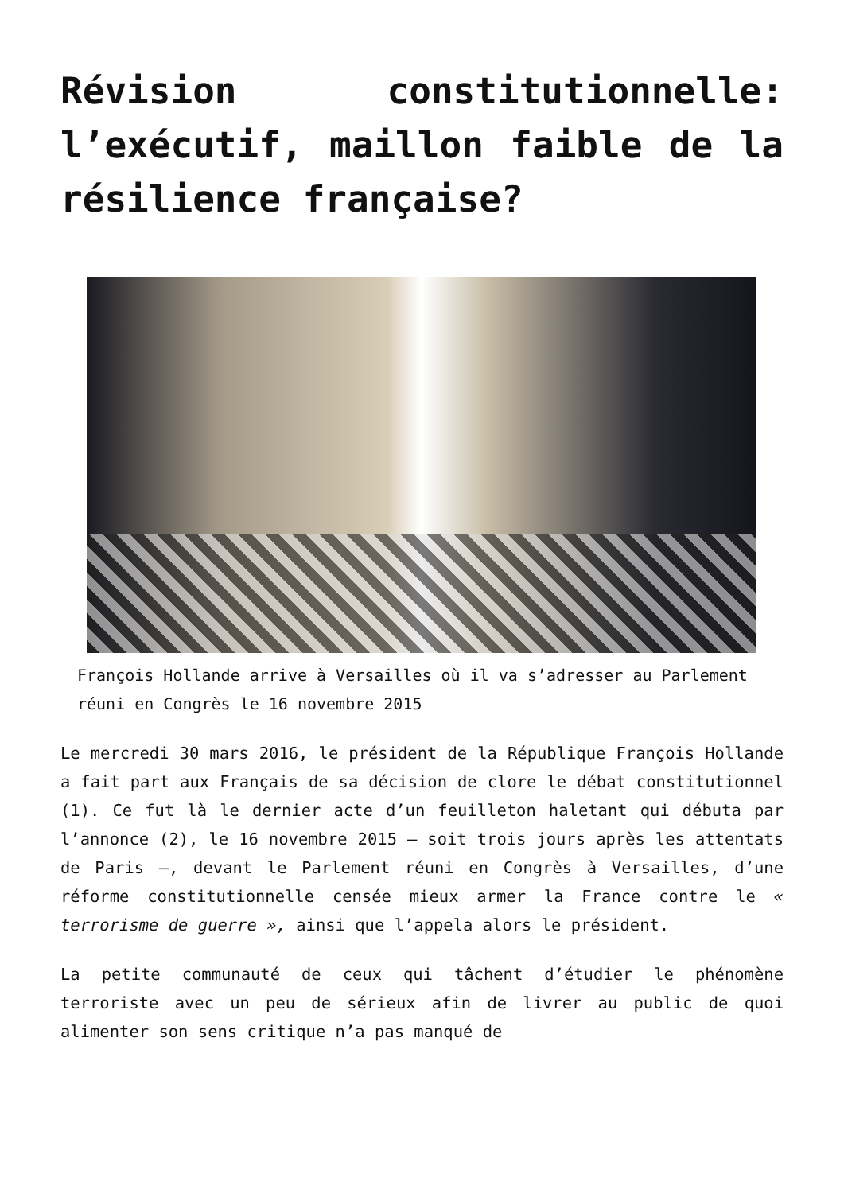Révision constitutionnelle: l’exécutif, maillon faible de la résilience française?
François Hollande arrive à Versailles où il va s’adresser au Parlement réuni en Congrès le 16 novembre 2015
Le mercredi 30 mars 2016, le président de la République François Hollande a fait part aux Français de sa décision de clore le débat constitutionnel (1). Ce fut là le dernier acte d’un feuilleton haletant qui débuta par l’annonce (2), le 16 novembre 2015 – soit trois jours après les attentats de Paris –, devant le Parlement réuni en Congrès à Versailles, d’une réforme constitutionnelle censée mieux armer la France contre le « terrorisme de guerre », ainsi que l’appela alors le président.
La petite communauté de ceux qui tâchent d’étudier le phénomène terroriste avec un peu de sérieux afin de livrer au public de quoi alimenter son sens critique n’a pas manqué de